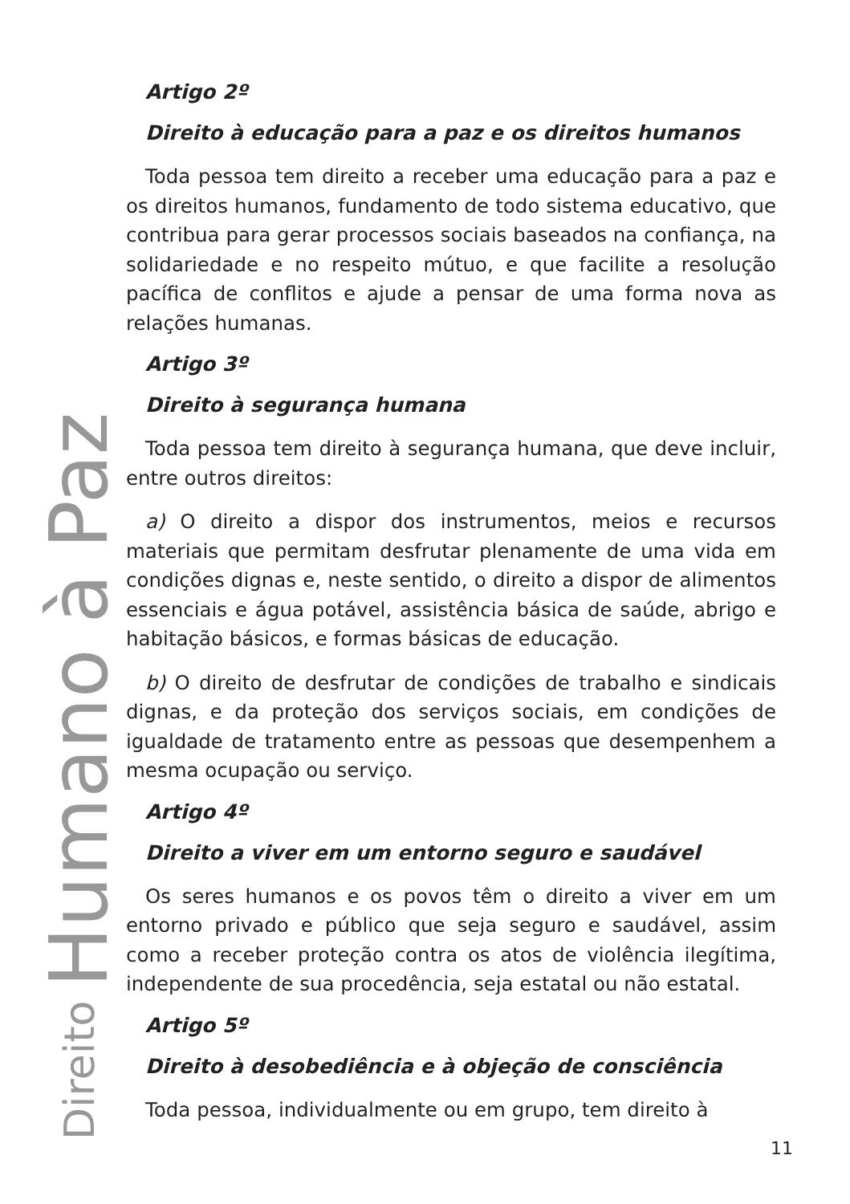Artigo 2º
Direito à educação para a paz e os direitos humanos
Toda pessoa tem direito a receber uma educação para a paz e os direitos humanos, fundamento de todo sistema educativo, que contribua para gerar processos sociais baseados na confiança, na solidariedade e no respeito mútuo, e que facilite a resolução pacífica de conflitos e ajude a pensar de uma forma nova as relações humanas.
Artigo 3º
Direito à segurança humana
Toda pessoa tem direito à segurança humana, que deve incluir, entre outros direitos:
a) O direito a dispor dos instrumentos, meios e recursos materiais que permitam desfrutar plenamente de uma vida em condições dignas e, neste sentido, o direito a dispor de alimentos essenciais e água potável, assistência básica de saúde, abrigo e habitação básicos, e formas básicas de educação.
b) O direito de desfrutar de condições de trabalho e sindicais dignas, e da proteção dos serviços sociais, em condições de igualdade de tratamento entre as pessoas que desempenhem a mesma ocupação ou serviço.
Artigo 4º
Direito a viver em um entorno seguro e saudável
Os seres humanos e os povos têm o direito a viver em um entorno privado e público que seja seguro e saudável, assim como a receber proteção contra os atos de violência ilegítima, independente de sua procedência, seja estatal ou não estatal.
Artigo 5º
Direito à desobediência e à objeção de consciência
Toda pessoa, individualmente ou em grupo, tem direito à
Direito Humano à Paz
11